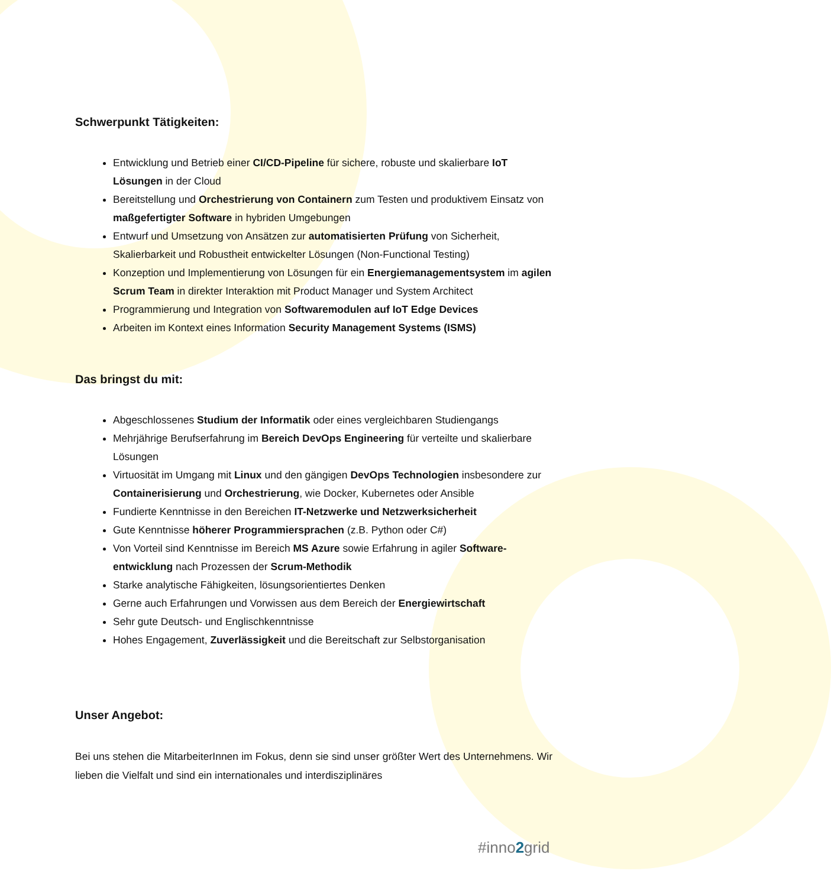Schwerpunkt Tätigkeiten:
Entwicklung und Betrieb einer CI/CD-Pipeline für sichere, robuste und skalierbare IoT Lösungen in der Cloud
Bereitstellung und Orchestrierung von Containern zum Testen und produktivem Einsatz von maßgefertigter Software in hybriden Umgebungen
Entwurf und Umsetzung von Ansätzen zur automatisierten Prüfung von Sicherheit, Skalierbarkeit und Robustheit entwickelter Lösungen (Non-Functional Testing)
Konzeption und Implementierung von Lösungen für ein Energiemanagementsystem im agilen Scrum Team in direkter Interaktion mit Product Manager und System Architect
Programmierung und Integration von Softwaremodulen auf IoT Edge Devices
Arbeiten im Kontext eines Information Security Management Systems (ISMS)
Das bringst du mit:
Abgeschlossenes Studium der Informatik oder eines vergleichbaren Studiengangs
Mehrjährige Berufserfahrung im Bereich DevOps Engineering für verteilte und skalierbare Lösungen
Virtuosität im Umgang mit Linux und den gängigen DevOps Technologien insbesondere zur Containerisierung und Orchestrierung, wie Docker, Kubernetes oder Ansible
Fundierte Kenntnisse in den Bereichen IT-Netzwerke und Netzwerksicherheit
Gute Kenntnisse höherer Programmiersprachen (z.B. Python oder C#)
Von Vorteil sind Kenntnisse im Bereich MS Azure sowie Erfahrung in agiler Software-entwicklung nach Prozessen der Scrum-Methodik
Starke analytische Fähigkeiten, lösungsorientiertes Denken
Gerne auch Erfahrungen und Vorwissen aus dem Bereich der Energiewirtschaft
Sehr gute Deutsch- und Englischkenntnisse
Hohes Engagement, Zuverlässigkeit und die Bereitschaft zur Selbstorganisation
Unser Angebot:
Bei uns stehen die MitarbeiterInnen im Fokus, denn sie sind unser größter Wert des Unternehmens. Wir lieben die Vielfalt und sind ein internationales und interdisziplinäres
#inno2grid